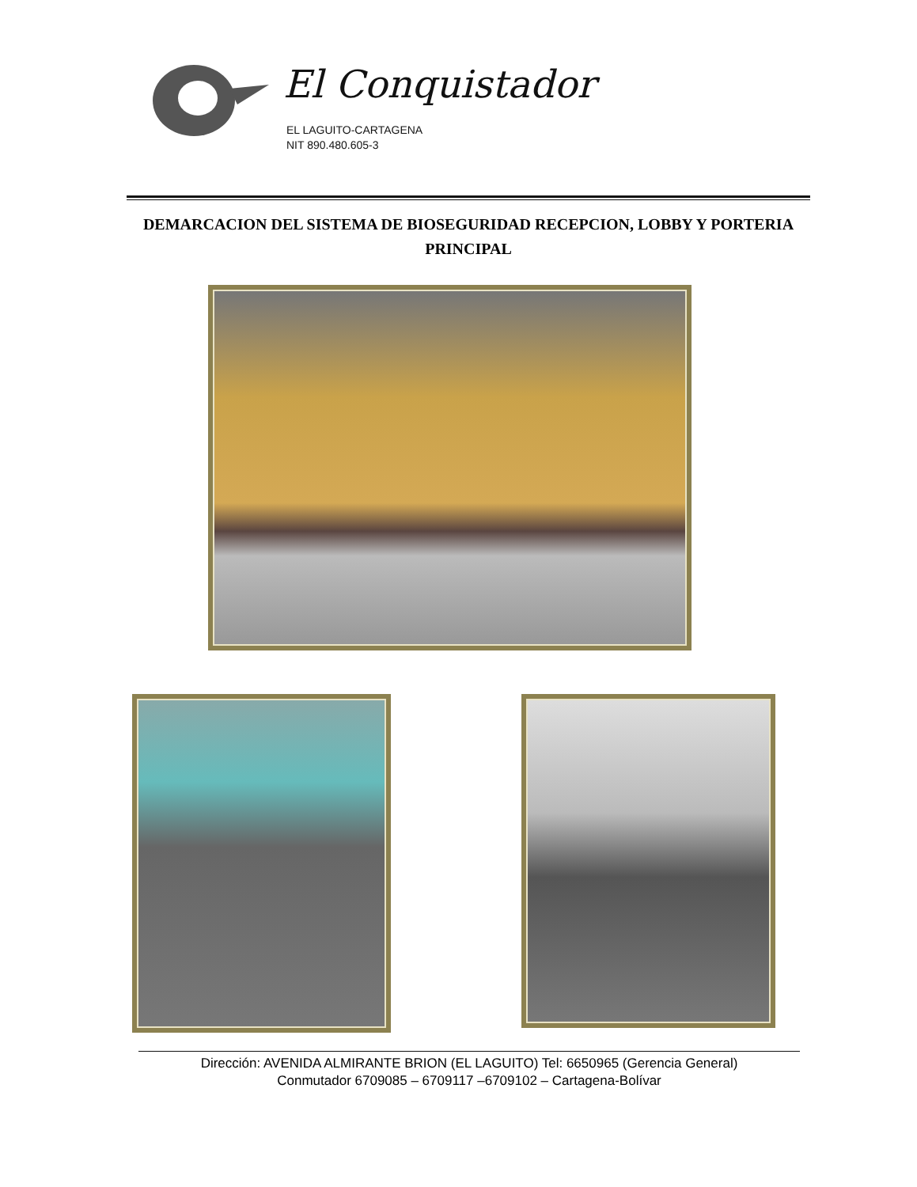El Conquistador
EL LAGUITO-CARTAGENA
NIT 890.480.605-3
DEMARCACION DEL SISTEMA DE BIOSEGURIDAD RECEPCION, LOBBY Y PORTERIA PRINCIPAL
Dirección: AVENIDA ALMIRANTE BRION (EL LAGUITO) Tel: 6650965 (Gerencia General)
Conmutador 6709085 – 6709117 –6709102 – Cartagena-Bolívar